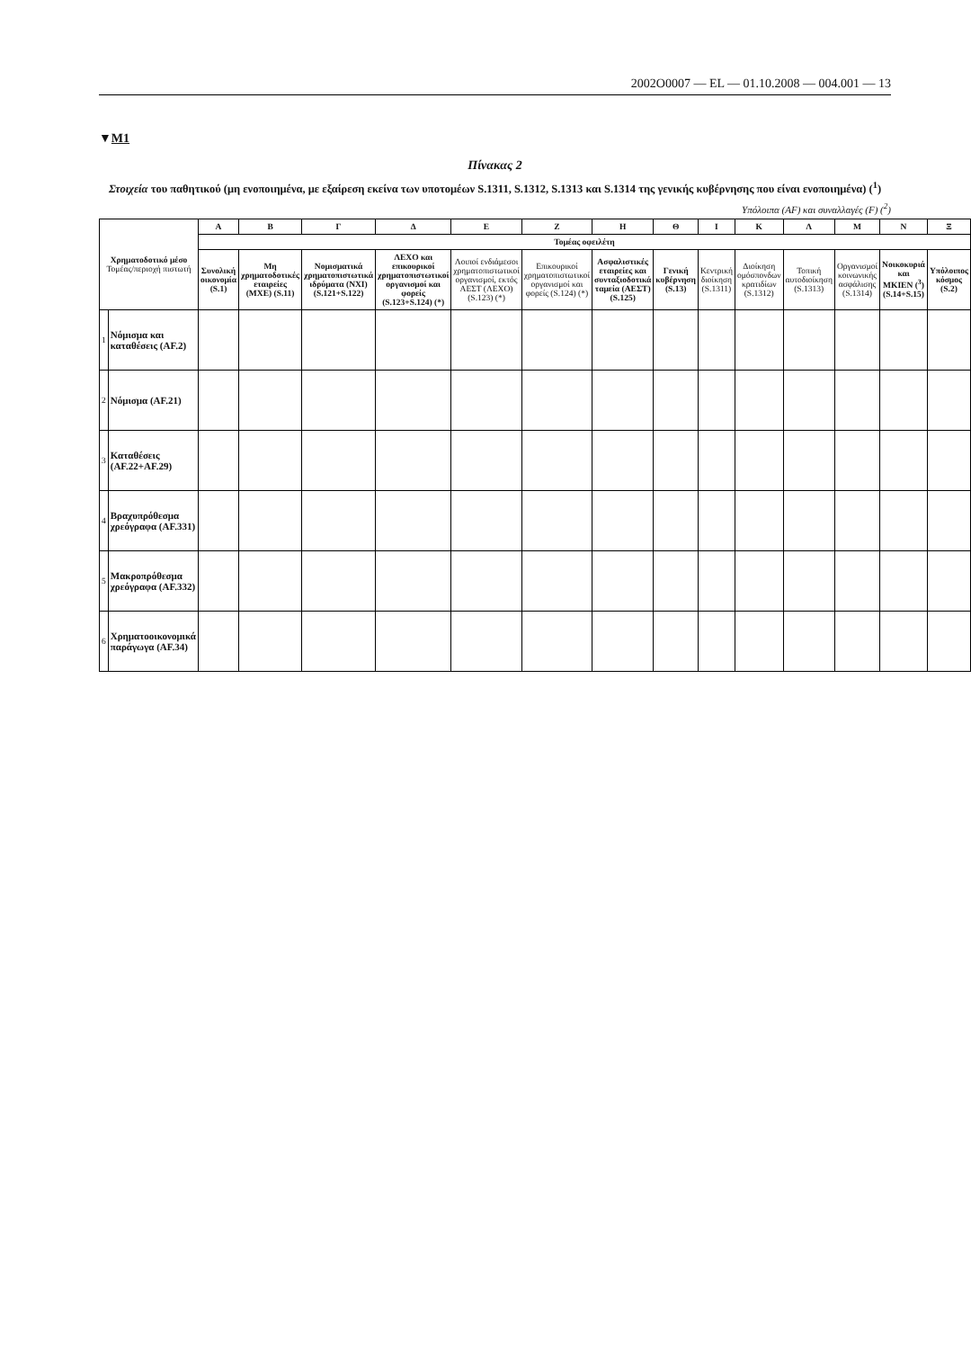2002O0007 — EL — 01.10.2008 — 004.001 — 13
▼M1
Πίνακας 2
Στοιχεία του παθητικού (μη ενοποιημένα, με εξαίρεση εκείνα των υποτομέων S.1311, S.1312, S.1313 και S.1314 της γενικής κυβέρνησης που είναι ενοποιημένα) (<sup>1</sup>)
Υπόλοιπα (AF) και συναλλαγές (F) (<sup>2</sup>)
| Χρηματοδοτικό μέσο Τομέας/περιοχή πιστωτή | | Α | Β | Γ | Δ | Ε | Ζ | Η | Θ | Ι | Κ | Λ | Μ | Ν | Ξ |
| --- | --- | --- | --- | --- | --- | --- | --- | --- | --- | --- | --- | --- | --- | --- | --- |
| | | Τομέας οφειλέτη | | | | | | | | | | | | | |
| | | Συνολική οικονομία (S.1) | Μη χρηματοδοτικές εταιρείες (ΜΧΕ) (S.11) | Νομισματικά χρηματοπιστωτικά ιδρύματα (ΝΧΙ) (S.121+S.122) | ΛΕΧΟ και επικουρικοί χρηματοπιστωτικοί οργανισμοί και φορείς (S.123+S.124) (*) | Λοιποί ενδιάμεσοι χρηματοπιστωτικοί οργανισμοί, εκτός ΑΕΣΤ (ΛΕΧΟ) (S.123) (*) | Επικουρικοί χρηματοπιστωτικοί οργανισμοί και φορείς (S.124) (*) | Ασφαλιστικές εταιρείες και συνταξιοδοτικά ταμεία (ΑΕΣΤ) (S.125) | Γενική κυβέρνηση (S.13) | Κεντρική διοίκηση (S.1311) | Διοίκηση ομόσπονδων κρατιδίων (S.1312) | Τοπική αυτοδιοίκηση (S.1313) | Οργανισμοί κοινωνικής ασφάλισης (S.1314) | Νοικοκυριά και ΜΚΙΕΝ (<sup>3</sup>) (S.14+S.15) | Υπόλοιπος κόσμος (S.2) |
| 1 | Νόμισμα και καταθέσεις (AF.2) | | | | | | | | | | | | | | |
| 2 | Νόμισμα (AF.21) | | | | | | | | | | | | | | |
| 3 | Καταθέσεις (AF.22+AF.29) | | | | | | | | | | | | | | |
| 4 | Βραχυπρόθεσμα χρεόγραφα (AF.331) | | | | | | | | | | | | | | |
| 5 | Μακροπρόθεσμα χρεόγραφα (AF.332) | | | | | | | | | | | | | | |
| 6 | Χρηματοοικονομικά παράγωγα (AF.34) | | | | | | | | | | | | | | |